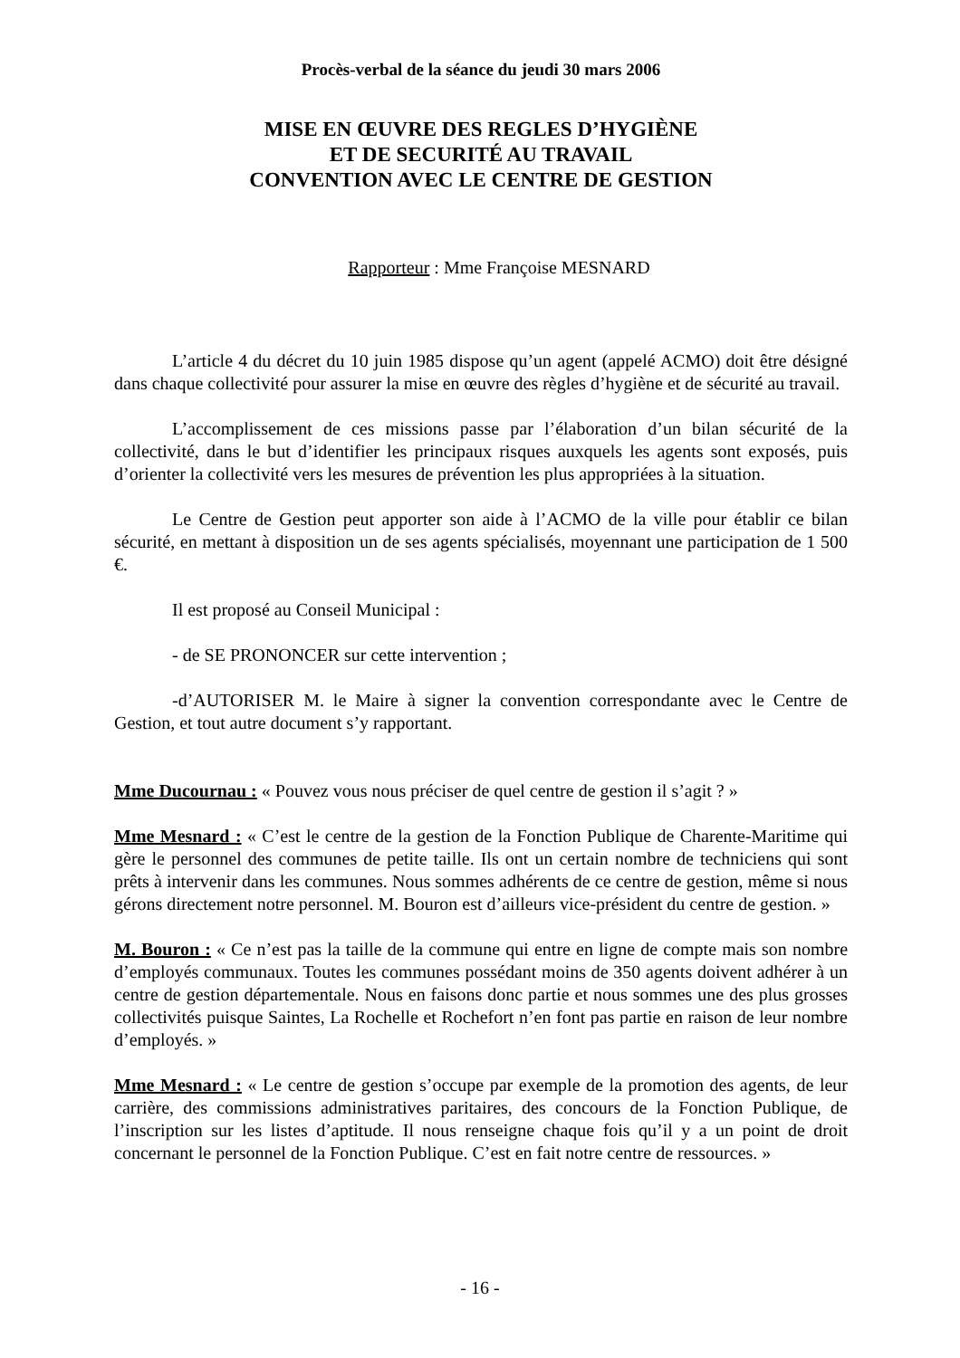Procès-verbal de la séance du jeudi 30 mars 2006
MISE EN ŒUVRE DES REGLES D’HYGIÈNE
ET DE SECURITÉ AU TRAVAIL
CONVENTION AVEC LE CENTRE DE GESTION
Rapporteur : Mme Françoise MESNARD
L’article 4 du décret du 10 juin 1985 dispose qu’un agent (appelé ACMO) doit être désigné dans chaque collectivité pour assurer la mise en œuvre des règles d’hygiène et de sécurité au travail.
L’accomplissement de ces missions passe par l’élaboration d’un bilan sécurité de la collectivité, dans le but d’identifier les principaux risques auxquels les agents sont exposés, puis d’orienter la collectivité vers les mesures de prévention les plus appropriées à la situation.
Le Centre de Gestion peut apporter son aide à l’ACMO de la ville pour établir ce bilan sécurité, en mettant à disposition un de ses agents spécialisés, moyennant une participation de 1 500 €.
Il est proposé au Conseil Municipal :
- de SE PRONONCER sur cette intervention ;
-d’AUTORISER M. le Maire à signer la convention correspondante avec le Centre de Gestion, et tout autre document s’y rapportant.
Mme Ducournau : « Pouvez vous nous préciser de quel centre de gestion il s’agit ? »
Mme Mesnard : « C’est le centre de la gestion de la Fonction Publique de Charente-Maritime qui gère le personnel des communes de petite taille. Ils ont un certain nombre de techniciens qui sont prêts à intervenir dans les communes. Nous sommes adhérents de ce centre de gestion, même si nous gérons directement notre personnel. M. Bouron est d’ailleurs vice-président du centre de gestion. »
M. Bouron : « Ce n’est pas la taille de la commune qui entre en ligne de compte mais son nombre d’employés communaux. Toutes les communes possédant moins de 350 agents doivent adhérer à un centre de gestion départementale. Nous en faisons donc partie et nous sommes une des plus grosses collectivités puisque Saintes, La Rochelle et Rochefort n’en font pas partie en raison de leur nombre d’employés. »
Mme Mesnard : « Le centre de gestion s’occupe par exemple de la promotion des agents, de leur carrière, des commissions administratives paritaires, des concours de la Fonction Publique, de l’inscription sur les listes d’aptitude. Il nous renseigne chaque fois qu’il y a un point de droit concernant le personnel de la Fonction Publique. C’est en fait notre centre de ressources. »
- 16 -